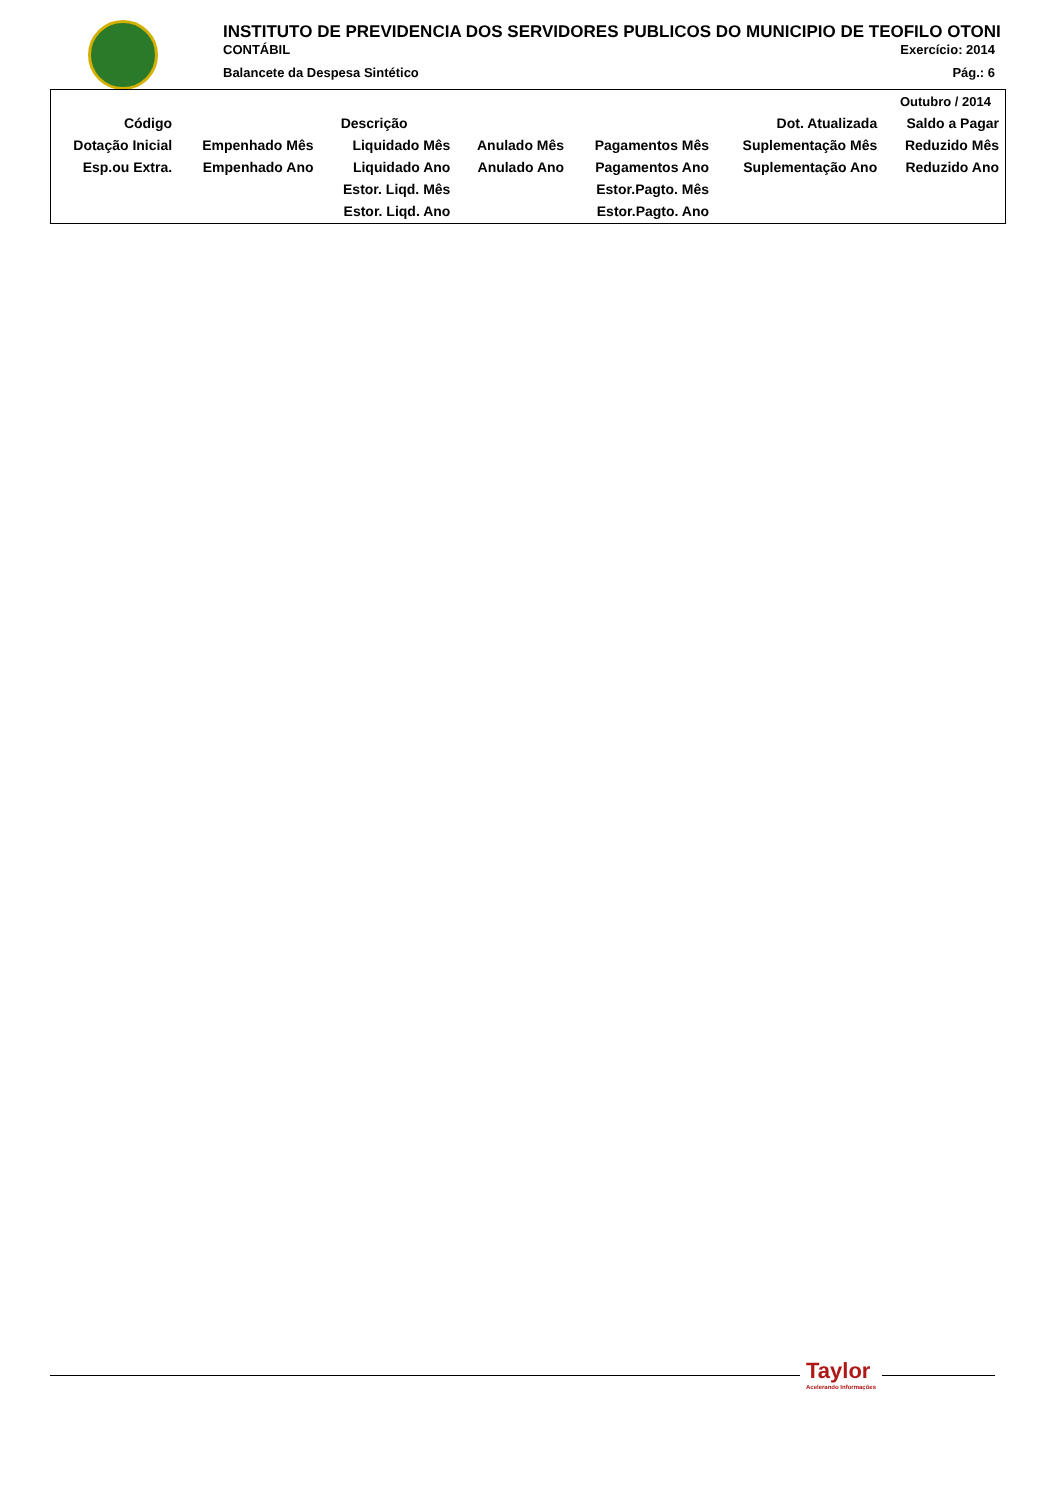INSTITUTO DE PREVIDENCIA DOS SERVIDORES PUBLICOS DO MUNICIPIO DE TEOFILO OTONI
CONTÁBIL Exercício: 2014
Balancete da Despesa Sintético Pág.: 6
| Outubro / 2014 | | | | | | |
| Código | Descrição | | | | Dot. Atualizada | Saldo a Pagar |
| Dotação Inicial | Empenhado Mês | Liquidado Mês | Anulado Mês | Pagamentos Mês | Suplementação Mês | Reduzido Mês |
| Esp.ou Extra. | Empenhado Ano | Liquidado Ano | Anulado Ano | Pagamentos Ano | Suplementação Ano | Reduzido Ano |
| | | Estor. Liqd. Mês | | Estor.Pagto. Mês | | |
| | | Estor. Liqd. Ano | | Estor.Pagto. Ano | | |
Taylor
Acelerando Informações